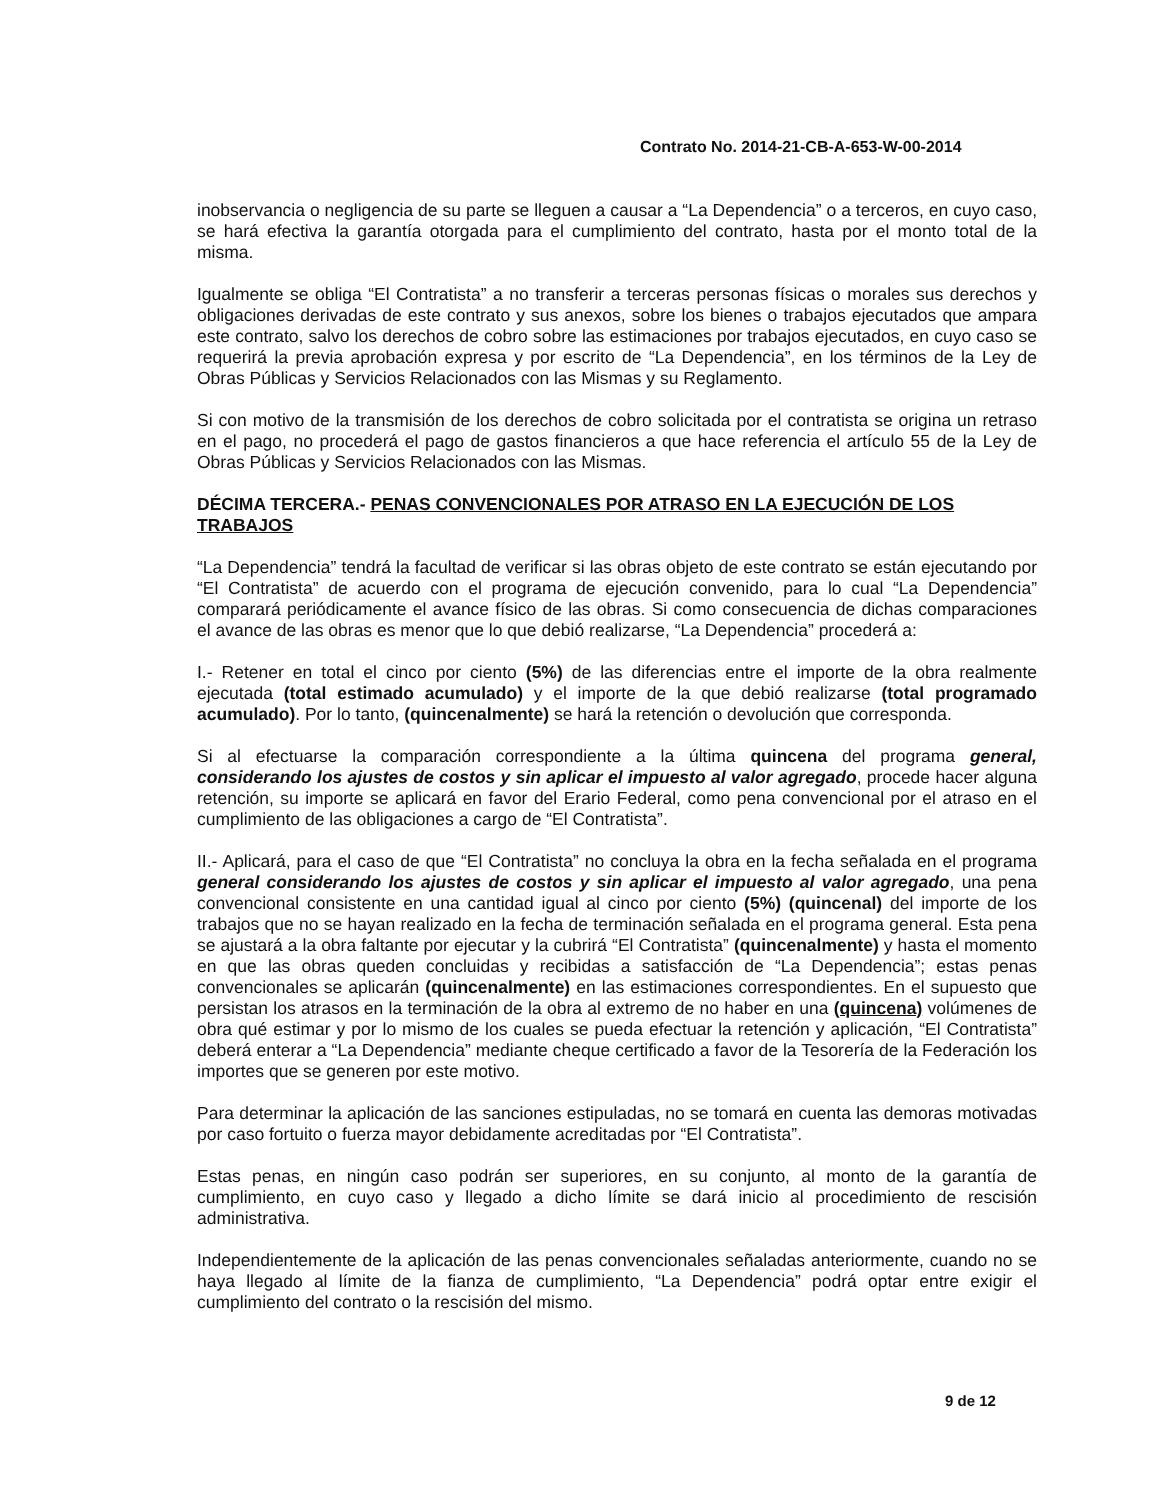Contrato No. 2014-21-CB-A-653-W-00-2014
inobservancia o negligencia de su parte se lleguen a causar a “La Dependencia” o a terceros, en cuyo caso, se hará efectiva la garantía otorgada para el cumplimiento del contrato, hasta por el monto total de la misma.
Igualmente se obliga “El Contratista” a no transferir a terceras personas físicas o morales sus derechos y obligaciones derivadas de este contrato y sus anexos, sobre los bienes o trabajos ejecutados que ampara este contrato, salvo los derechos de cobro sobre las estimaciones por trabajos ejecutados, en cuyo caso se requerirá la previa aprobación expresa y por escrito de “La Dependencia”, en los términos de la Ley de Obras Públicas y Servicios Relacionados con las Mismas y su Reglamento.
Si con motivo de la transmisión de los derechos de cobro solicitada por el contratista se origina un retraso en el pago, no procederá el pago de gastos financieros a que hace referencia el artículo 55 de la Ley de Obras Públicas y Servicios Relacionados con las Mismas.
DÉCIMA TERCERA.- PENAS CONVENCIONALES POR ATRASO EN LA EJECUCIÓN DE LOS TRABAJOS
“La Dependencia” tendrá la facultad de verificar si las obras objeto de este contrato se están ejecutando por “El Contratista” de acuerdo con el programa de ejecución convenido, para lo cual “La Dependencia” comparará periódicamente el avance físico de las obras. Si como consecuencia de dichas comparaciones el avance de las obras es menor que lo que debió realizarse, “La Dependencia” procederá a:
I.- Retener en total el cinco por ciento (5%) de las diferencias entre el importe de la obra realmente ejecutada (total estimado acumulado) y el importe de la que debió realizarse (total programado acumulado). Por lo tanto, (quincenalmente) se hará la retención o devolución que corresponda.
Si al efectuarse la comparación correspondiente a la última quincena del programa general, considerando los ajustes de costos y sin aplicar el impuesto al valor agregado, procede hacer alguna retención, su importe se aplicará en favor del Erario Federal, como pena convencional por el atraso en el cumplimiento de las obligaciones a cargo de “El Contratista”.
II.- Aplicará, para el caso de que “El Contratista” no concluya la obra en la fecha señalada en el programa general considerando los ajustes de costos y sin aplicar el impuesto al valor agregado, una pena convencional consistente en una cantidad igual al cinco por ciento (5%) (quincenal) del importe de los trabajos que no se hayan realizado en la fecha de terminación señalada en el programa general. Esta pena se ajustará a la obra faltante por ejecutar y la cubrirá “El Contratista” (quincenalmente) y hasta el momento en que las obras queden concluidas y recibidas a satisfacción de “La Dependencia”; estas penas convencionales se aplicarán (quincenalmente) en las estimaciones correspondientes. En el supuesto que persistan los atrasos en la terminación de la obra al extremo de no haber en una (quincena) volúmenes de obra qué estimar y por lo mismo de los cuales se pueda efectuar la retención y aplicación, “El Contratista” deberá enterar a “La Dependencia” mediante cheque certificado a favor de la Tesorería de la Federación los importes que se generen por este motivo.
Para determinar la aplicación de las sanciones estipuladas, no se tomará en cuenta las demoras motivadas por caso fortuito o fuerza mayor debidamente acreditadas por “El Contratista”.
Estas penas, en ningún caso podrán ser superiores, en su conjunto, al monto de la garantía de cumplimiento, en cuyo caso y llegado a dicho límite se dará inicio al procedimiento de rescisión administrativa.
Independientemente de la aplicación de las penas convencionales señaladas anteriormente, cuando no se haya llegado al límite de la fianza de cumplimiento, “La Dependencia” podrá optar entre exigir el cumplimiento del contrato o la rescisión del mismo.
9 de 12